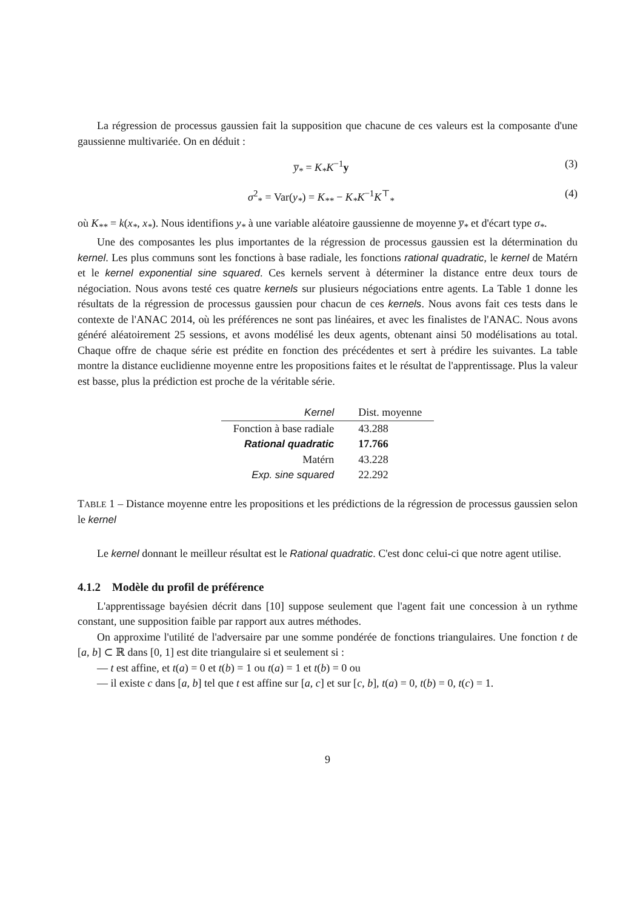La régression de processus gaussien fait la supposition que chacune de ces valeurs est la composante d'une gaussienne multivariée. On en déduit :
y̅<sub>*</sub> = K<sub>*</sub>K<sup>−1</sup>y (3)
σ<sup>2</sup><sub>*</sub> = Var(y<sub>*</sub>) = K<sub>**</sub> − K<sub>*</sub>K<sup>−1</sup>K<sup>⊤</sup><sub>*</sub> (4)
où K<sub>**</sub> = k(x<sub>*</sub>, x<sub>*</sub>). Nous identifions y<sub>*</sub> à une variable aléatoire gaussienne de moyenne y̅<sub>*</sub> et d'écart type σ<sub>*</sub>.
Une des composantes les plus importantes de la régression de processus gaussien est la détermination du kernel. Les plus communs sont les fonctions à base radiale, les fonctions rational quadratic, le kernel de Matérn et le kernel exponential sine squared. Ces kernels servent à déterminer la distance entre deux tours de négociation. Nous avons testé ces quatre kernels sur plusieurs négociations entre agents. La Table 1 donne les résultats de la régression de processus gaussien pour chacun de ces kernels. Nous avons fait ces tests dans le contexte de l'ANAC 2014, où les préférences ne sont pas linéaires, et avec les finalistes de l'ANAC. Nous avons généré aléatoirement 25 sessions, et avons modélisé les deux agents, obtenant ainsi 50 modélisations au total. Chaque offre de chaque série est prédite en fonction des précédentes et sert à prédire les suivantes. La table montre la distance euclidienne moyenne entre les propositions faites et le résultat de l'apprentissage. Plus la valeur est basse, plus la prédiction est proche de la véritable série.
| Kernel | Dist. moyenne |
| --- | --- |
| Fonction à base radiale | 43.288 |
| Rational quadratic | 17.766 |
| Matérn | 43.228 |
| Exp. sine squared | 22.292 |
TABLE 1 – Distance moyenne entre les propositions et les prédictions de la régression de processus gaussien selon le kernel
Le kernel donnant le meilleur résultat est le Rational quadratic. C'est donc celui-ci que notre agent utilise.
4.1.2 Modèle du profil de préférence
L'apprentissage bayésien décrit dans [10] suppose seulement que l'agent fait une concession à un rythme constant, une supposition faible par rapport aux autres méthodes.
On approxime l'utilité de l'adversaire par une somme pondérée de fonctions triangulaires. Une fonction t de [a, b] ⊂ ℝ dans [0, 1] est dite triangulaire si et seulement si :
— t est affine, et t(a) = 0 et t(b) = 1 ou t(a) = 1 et t(b) = 0 ou
— il existe c dans [a, b] tel que t est affine sur [a, c] et sur [c, b], t(a) = 0, t(b) = 0, t(c) = 1.
9